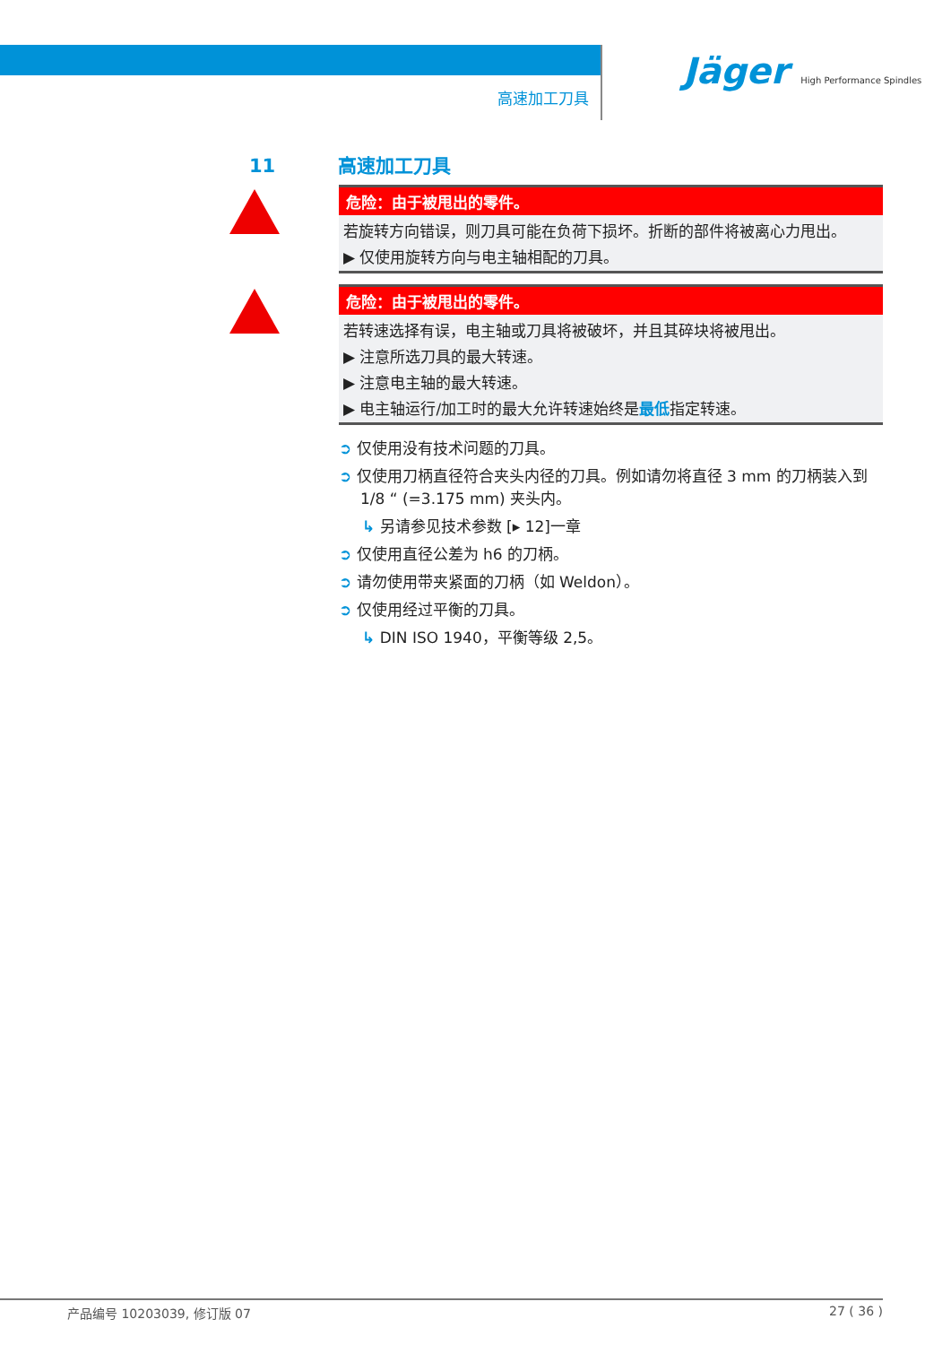高速加工刀具
Jäger High Performance Spindles
11 高速加工刀具
危险：由于被甩出的零件。
若旋转方向错误，则刀具可能在负荷下损坏。折断的部件将被离心力甩出。
▶ 仅使用旋转方向与电主轴相配的刀具。
危险：由于被甩出的零件。
若转速选择有误，电主轴或刀具将被破坏，并且其碎块将被甩出。
▶ 注意所选刀具的最大转速。
▶ 注意电主轴的最大转速。
▶ 电主轴运行/加工时的最大允许转速始终是最低指定转速。
➲ 仅使用没有技术问题的刀具。
➲ 仅使用刀柄直径符合夹头内径的刀具。例如请勿将直径 3 mm 的刀柄装入到 1/8 “ (=3.175 mm) 夹头内。
↳ 另请参见技术参数 [▸ 12]一章
➲ 仅使用直径公差为 h6 的刀柄。
➲ 请勿使用带夹紧面的刀柄（如 Weldon）。
➲ 仅使用经过平衡的刀具。
↳ DIN ISO 1940，平衡等级 2,5。
产品编号 10203039, 修订版 07 27 ( 36 )